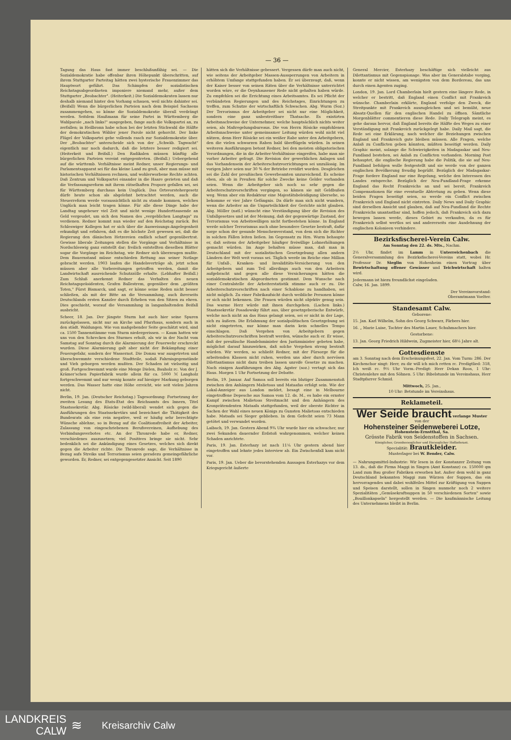— 36 —
Tagung das Haus fast immer beschlußunfähig sei. — Die Sozialdemokratie habe offenbar ihren Höhepunkt überschritten, auf ihrem Stuttgarter Parteitag hätten zwei hysterische Frauenzimmer das Hauptwort geführt. Das Schimpfen der sozialistischen Reichstagsabgeordneten imponiere niemand mehr, außer dem Stuttgarter „Beobachter". (Heiterkeit.) Die Sozialdemokraten lassen nur deshalb niemand hinter den Vorhang schauen, weil nichts dahinter sei. (Beifall) Wenn die bürgerlichen Parteien nach dem Beispiel Sachsens zusammengehen, so könne die Sozialdemokratie überall verdrängt werden. Seitdem Haußmann für seine Partei in Württemberg die Wahlparole „nach links!" ausgegeben, fange auch die Volkspartei an, zu zerfallen; in Heilbronn habe schon bei der letzten Stichwahl die Hälfte der demokratischen Wähler jener Parole nicht gehorcht. Der linke Flügel der Volkspartei gehe vollends rasch zur Sozialdemokratie über. Der „Beobachter" unterscheide sich von der „Schwäb. Tagwacht" eigentlich nur noch dadurch, daß die letztere besser redigiert sei. (Heiterkeit und Beifall.) Den Radikalen müssen künftig alle bürgerlichen Parteien vereint entgegentreten. (Beifall.) Uebergehend auf die württemb. Verhältnisse meint Redner, unser Regierungs- und Parlamentsapparat sei für das kleine Land zu groß, aber man müsse mit historischen Verhältnissen rechnen, und wohlerworbene Rechte achten. Daß Zentrum und Volkspartei einander in die Haare gerieten und daß die Verfassungsreform mit ihrem rätselhaften Proporz gefallen sei, sei für Württemberg durchaus kein Unglück. Das Ortsvorstehergesetz dürfe heute schon als abgelehnt betrachtet werden, auch die Steuerreform werde voraussichtlich nicht zu stande kommen, welches Unglück man leicht tragen könne. Für alle diese Dinge habe der Landtag ungeheuer viel Zeit und nicht wenige Hunderttausende an Geld vergeudet, um sich den Namen des „vergeblichen Langtags" zu verdienen. Redner kommt nun wieder auf den Reichstag zurück. Bei Schleswiger Kollegen hat er sich über die Ausweisungs-Angelegenheit erkundigt und erfahren, daß es die höchste Zeit gewesen sei, daß die Regierung den dänischen Hetzereien endlich scharf gegenübertrat. Gewisse liberale Zeitungen stellen die Vorgänge und Verhältnisse in Nordschleswig ganz entstellt dar; freilich entstellten dieselben Blätter sogar die Vorgänge im Reichstag, wie Redner sich überzeugen mußte. Dem Bauernstand müsse entschieden Rettung aus seiner Notlage gebracht werden. 1903 laufen die Handelsverträge ab, jetzt schon müssen aber alle Vorbereitungen getroffen werden, damit die Landwirtschaft ausreichende Schutzzölle erhalte. (Lebhafter Beifall.) Zum Schluß anerkennt Redner das Verhalten des neuen Reichstagspräsidenten, Grafen Ballestrem, gegenüber dem „größten Toten," Fürst Bismarck, und sagt, er könne seine Reden nicht besser schließen, als mit der Bitte an die Versammlung, auch ihrerseits Deutschlands ersten Kanzler durch Erheben von den Sitzen zu ehren. Dies geschieht, worauf die Versammlung in langanhaltenden Beifall ausbricht.
Scheer, 18. Jan. Der jüngste Sturm hat auch hier seine Spuren zurückgelassen, nicht nur an Kirche und Pfarrhaus, sondern auch in den städt. Waldungen. Wie von maßgebender Seite geschätzt wird, sind ca. 1500 Tannenstämme vom Sturm niedergerissen. — Kaum hatten wir uns von den Schrecken des Sturmes erholt, als wir in der Nacht vom Samstag auf Sonntag durch die Alarmierung der Feuerwehr erschreckt wurden. Diese Alarmierung galt aber nicht der Bekämpfung einer Feuersgefahr, sondern der Wassernot. Die Donau war ausgetreten und überschwemmte verschiedene Stadtteile, sodaß Fahrnisgegenstände und Vieh geborgen werden mußten. Der Schaden ist vielseitig und groß. Fortgeschwemmt wurde eine Menge Dielen, Bauholz rc. Von der J. Krämer'schen Papierfabrik wurde allein für ca. 5000 ℳ Langholz fortgeschwemmt und nur wenig konnte auf hiesiger Markung geborgen werden. Das Wasser hatte eine Höhe erreicht, wie seit vielen Jahren nicht.
Berlin, 19. Jan. (Deutscher Reichstag.) Tagesordnung: Fortsetzung der zweiten Lesung des Etats-Etat des Reichsamts des Innern, Titel Staatssekretär. Abg. Rösicke (wild-liberal) wendet sich gegen die Ausführungen des Staatssekretärs und bezeichnet die Thätigkeit des Bundesrats als eine rein negative, weil er häufig sehr berechtigte Wünsche ablehne, so in Bezug auf die Coalitionsfreiheit der Arbeiter, Zulassung von eingeschriebenen Berufsvereinen, Aufhebung des Verbindungsverbotes etc. An der Thronrede habe er, Redner, verschiedenes auszusetzen; viel Positives bringe sie nicht. Sehr bedenklich sei die Ankündigung eines Gesetzes, welches sich direkt gegen die Arbeiter richte. Die Thronrede sage, die Verhältnisse in Bezug aufs Streiks und Terrorismus seien geradezu gemeingefährliche geworden. Er, Redner, sei entgegengesetzter Ansicht. Seit 1890
hätten sich die Verhältnisse gebessert. Vergessen dürfe man auch nicht, wie seitens der Arbeitgeber Massen-Aussperrungen von Arbeitern in erhöhtem Umfange stattgefunden haben. Er sei überzeugt, daß, wenn der Kaiser besser von seinen Räten über die Verhältnisse unterrichtet worden wäre, er die Oeynhausener Rede nicht gehalten haben würde. Zu empfehlen sei die Errichtung eines Arbeitsamtes. Es sei Pflicht der verbündeten Regierungen und des Reichstages, Einrichtungen zu treffen, zum Schutze der wirtschaftlich Schwachen. Abg. Wurm (Soz.) Der Terrorismus der Arbeitgeber sei nicht nur eine Möglichkeit, sondern eine ganz unbestreitbare Thatsache. Es existirten Arbeitsnachweise der Unternehmer, welche hauptsächlich nichts weiter seien, als Maßregelungsbureaus. Die von Herrn Rösicke empfohlenen Arbeitsnachweise unter gemeinsamer Leitung würden wohl nicht viel nützen, denn Herr Rösicke sei ein weißer Rabe unter den Arbeitgebern, den die vielen schwarzen Raben bald überflügeln würden. In seinen weiteren Ausführungen betont Redner, bei den meisten obligatorischen Verordnungen, die in die Arbeiter-Verhältnisse eingreifen, habe man nie vorher Arbeiter gefragt. Die Revision der gewerblichen Anlagen und das Vorhandensein der Arbeiterschutzvorrichtungen sei unzulässig. Im vorigen Jahre seien nur 30 % der Betriebe revidirt worden. Desgleichen sei die Zahl der preußischen Gewerbeamten unzureichend. Es scheine eben, als ob in Preußen für solche Zwecke keine Gelder vorhanden seien. Wenn die Arbeitgeber sich noch so sehr gegen die Arbeiterschutzvorschriften vergingen, so kämen sie mit Geldbußen weg. Wenn aber ein Redakteur eine Majestätsbeleidigung übersehe, so bekomme er vier Jahre Gefängnis. Da dürfe man sich nicht wundern, wenn die Arbeiter an die Unparteilichkeit der Gerichte nicht glauben. Abg. Möller (natl.) wünscht eine Verständigung über die Revision des Unfallgesetzes und ist der Meinung, daß der gegenwärtige Zustand, der Terrorismus von Arbeitswilligen nicht fortbestehen könne. In England werde solcher Terrorismus auch ohne besondere Gesetze bestraft, dafür sorge schon der gesunde Menschenverstand, von dem sich die Richter in solchen Fällen leiten ließen. Im Gegensatz zu Hrn. Wurm behaupte er, daß seitens der Arbeitgeber häufiger freiwillige Lohnerhöhungen gemacht würden. Im Auge behalten müsse man, daß man in Deutschland mit der sozialistischen Gesetzgebung allen andern Ländern der Welt weit voraus sei. Täglich werde im Reiche eine Million für Unfall-, Kranken- und Invaliditäts-Versicherung von den Arbeitgebern und zum Teil allerdings auch von den Arbeitern aufgebracht und gegen alle diese Versicherungen hätten die sozialdemokratischen Abgeordneten gestimmt. Dem Wunsche nach einer Centralstelle der Arbeiterstatistik stimme auch er zu. Die Arbeiterschutzvorschriften nach einer Schablone zu handhaben, sei nicht möglich. Zu einer Fabrikaufsicht durch weibliche Personen könne er sich nicht bekennen. Die Frauen würden nicht objektiv genug sein. Das warme Herz würde mit ihnen durchgehen. (Lachen links.) Staatssekretär Posadowsky führt aus, über gesetzgeberische Entwürfe, welche noch nicht an das Haus gelangt seien, sei er nicht in der Lage, sich zu äußern. Die Erlahmung der sozialpolitischen Gesetzgebung sei nicht eingetreten, nur könne man darin kein schnelles Tempo einschlagen. Daß Vergehen von Arbeitgebern gegen Arbeiterschutzvorschriften bestraft werden, wünsche auch er. Er wisse, daß der preußische Handelsminister den Justizminister gebeten habe, möglichst darauf hinzuwirken, daß solche Vergehen streng bestraft würden. Wir werden, so schließt Redner, mit der Fürsorge für die arbeitenden Klassen nicht ruhen, werden uns aber durch nervösen Dilettantismus nicht dazu treiben lassen unreife Gesetze zu machen. Nach einigen Ausführungen des Abg. Agster (soz.) vertagt sich das Haus. Morgen 1 Uhr Fortsetzung der Debatte.
Berlin, 19. Januar. Auf Samoa soll bereits ein blutiger Zusammenstoß zwischen den Anhängern Malietoas und Mataafas erfolgt sein. Wie der Lokal-Anzeiger aus London meldet, besagt eine in Melbourne eingetroffene Depesche aus Samoa vom 12. ds. M., es habe ein ernster Kampf zwischen Malietoas Streitmacht und den Anhängern des Kronprätendenten Mataafa stattgefunden, weil der oberste Richter in Sachen der Wahl eines neuen Königs zu Gunsten Malietoas entschieden habe. Mataafa sei Sieger geblieben. In dem Gefecht seien 73 Mann getötet und verwundet worden.
Laibach, 19. Jan. Gestern Abend 9¾ Uhr wurde hier ein schwacher, nur zwei Sekunden dauernder Erdstoß wahrgenommen, welcher keinen Schaden anrichtete.
Paris, 19. Jan. Esterhazy ist nach 11¼ Uhr gestern abend hier eingetroffen und lehnte jedes Interview ab. Ein Zwischenfall kam nicht vor.
Paris, 19. Jan. Ueber die bevorstehenden Aussagen Esterhazys vor dem Kriegsgericht äußerte
General Mercier, Esterhazy beschäftige sich vielleicht aus Dilettantismus mit Gegenspionage. Was aber im Generalstabe vorging, konnte er nicht wissen, am wenigsten von dem Bordereau, das uns durch einen Agenten zuging.
London, 19. Jan. Lord Chamberlain hielt gestern eine längere Rede, in welcher er bestritt, daß England einen Conflict mit Frankreich wünsche. Chamberlain erklärte, England verfolge den Zweck, die Streitpunkte mit Frankreich auszugleichen und sei bemüht, neue Absatz-Quellen für den englischen Handel zu öffnen. Sämtliche Morgenblätter commentieren diese Rede. Daily Telegraph meint, es gehe daraus hervor, daß England bereits die Hälfte des Weges zu einer Verständigung mit Frankreich zurückgelegt habe. Daily Mail sagt, die Rede sei eine Erklärung, nach welcher die Beziehungen zwischen England und Frankreich gute bleiben müssen. Alle Fragen, welche Anlaß zu Conflicten geben könnten, müßten beseitigt werden. Daily Graphic meint, solange die Schwierigkeiten in Madagaskar und Neu-Fundland bestehen, sei Anlaß zu Conflicten vorhanden. Morning Post behauptet, die englische Regierung habe die Politik, die sie auf Neu-Fundland befolgen wolle festgestellt und sie werde von der ganzen englischen Bevölkerung freudig begrüßt. Bezüglich der Madagaskar-Frage fordere England nur eine Regelung, welche den Interessen des Landes entspreche. Bezüglich der Neu-Fundland-Frage erkenne England das Recht Frankreichs an und sei bereit, Frankreich Compensationen für eine eventuelle Abtretung zu geben. Wenn diese beiden Fragen beseitigt seien, so werde ein Conflict zwischen Frankreich und England nicht eintreten. Daily News und Daily Graphic sind derselben Ansicht und glauben, daß auf Neu-Fundland die Rechte Frankreichs unantastbar sind, hoffen jedoch, daß Frankreich sich dazu bewegen lassen werde, dieses Gebiet zu verkaufen, da es für Frankreich selbst wertlos sei und andererseits eine Ausdehnung der englischen Kolonieen verhindere.
Bezirksfischerei-Verein Calw.
Am Sonntag den 22. ds. Mts., Nachm.
2½ Uhr, findet im Lamm in Unterreichenbach die Generalversammlung des Bezirksfischerei-Vereins statt, wobei Hr. Professor Dr. Sieglin von Hohenheim einen Vortrag über Bewirtschaftung offener Gewässer und Teichwirtschaft halten wird.
Jedermann ist hiezu freundlichst eingeladen.
Calw, 16. Jan. 1899.
Der Vereinsvorstand:
Oberamtmann Voelter.
Standesamt Calw.
Geborene:
15. Jan. Karl Wilhelm, Sohn des Georg Schwarz, Färbers hier.
16. „ Marie Luise, Tochter des Martin Lauer, Schuhmachers hier.
Gestorbene:
13. Jan. Georg Friedrich Hildwein, Zugmeister hier, 68½ Jahre alt.
Gottesdienste
am 3. Sonntag nach dem Erscheinungsfest, 22. Jan. Vom Turm: 286. Der Kirchenchor singt: Herr, zu dir will ich mich retten rc. Predigtlied: 318, Ich weiß rc. 9½ Uhr Vorm.-Predigt: Herr Dekan Roos, 1 Uhr: Christenlehre mit den Söhnen. 5 Uhr: Bibelstunde im Vereinshaus, Herr Stadtpfarrer Schmid.
Mittwoch, 25. Jan.,
10 Uhr: Betstunde im Vereinshaus.
Reklameteil.
Wer Seide braucht verlange Muster von der
Hohensteiner Seidenweberei Lotze,
Hohenstein-Ernstthal, Sa.
Grösste Fabrik von Seidenstoffen in Sachsen.
Königlicher, Grossherzoglicher und Herzoglicher Hoflieferant.
Specialität: Brautkleider.
Musterlager bei W. Bender, Calw.
— Nahrungsmittel-Industrie: Wir lesen in der Konstanzer Zeitung vom 13. ds., daß die Firma Maggi in Singen (Amt Konstanz) ca. 150000 qm Land zum Bau großer Fabriken erworben hat. Außer dem wohl in ganz Deutschland bekannten Maggi zum Würzen der Suppen, das ein hervorragendes und dabei wohlfeiles Mittel zur Kräftigung von Suppen und Speisen darstellt, sollen in Singen nunmehr noch 2 weitere Spezialitäten „Gemüsekraftsuppen in 50 verschiedenen Sorten" sowie „Bouillonkapseln" hergestellt werden. — Die kaufmännische Leitung des Unternehmens bleibt in Berlin.
LANDKREIS
CALW
≋
Kreisarchiv Calw